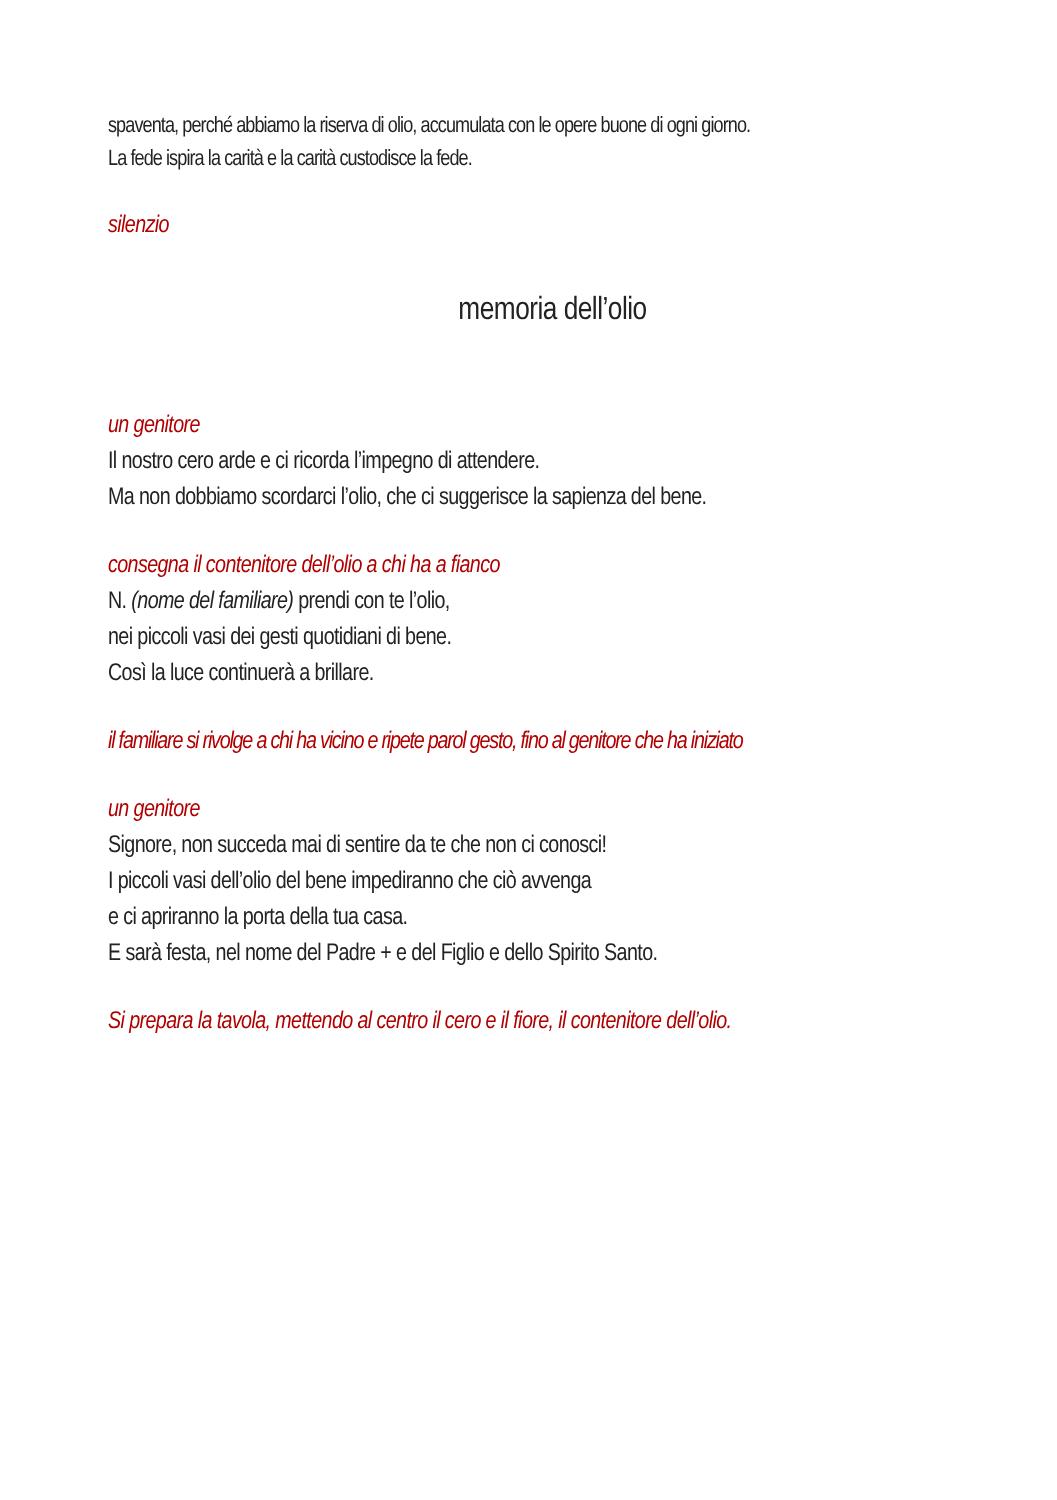spaventa, perché abbiamo la riserva di olio, accumulata con le opere buone di ogni giorno.
La fede ispira la carità e la carità custodisce la fede.
silenzio
memoria dell’olio
un genitore
Il nostro cero arde e ci ricorda l’impegno di attendere.
Ma non dobbiamo scordarci l’olio, che ci suggerisce la sapienza del bene.
consegna il contenitore dell’olio a chi ha a fianco
N. (nome del familiare) prendi con te l’olio,
nei piccoli vasi dei gesti quotidiani di bene.
Così la luce continuerà a brillare.
il familiare si rivolge a chi ha vicino e ripete parol gesto, fino al genitore che ha iniziato
un genitore
Signore, non succeda mai di sentire da te che non ci conosci!
I piccoli vasi dell’olio del bene impediranno che ciò avvenga
e ci apriranno la porta della tua casa.
E sarà festa, nel nome del Padre + e del Figlio e dello Spirito Santo.
Si prepara la tavola, mettendo al centro il cero e il fiore, il contenitore dell’olio.